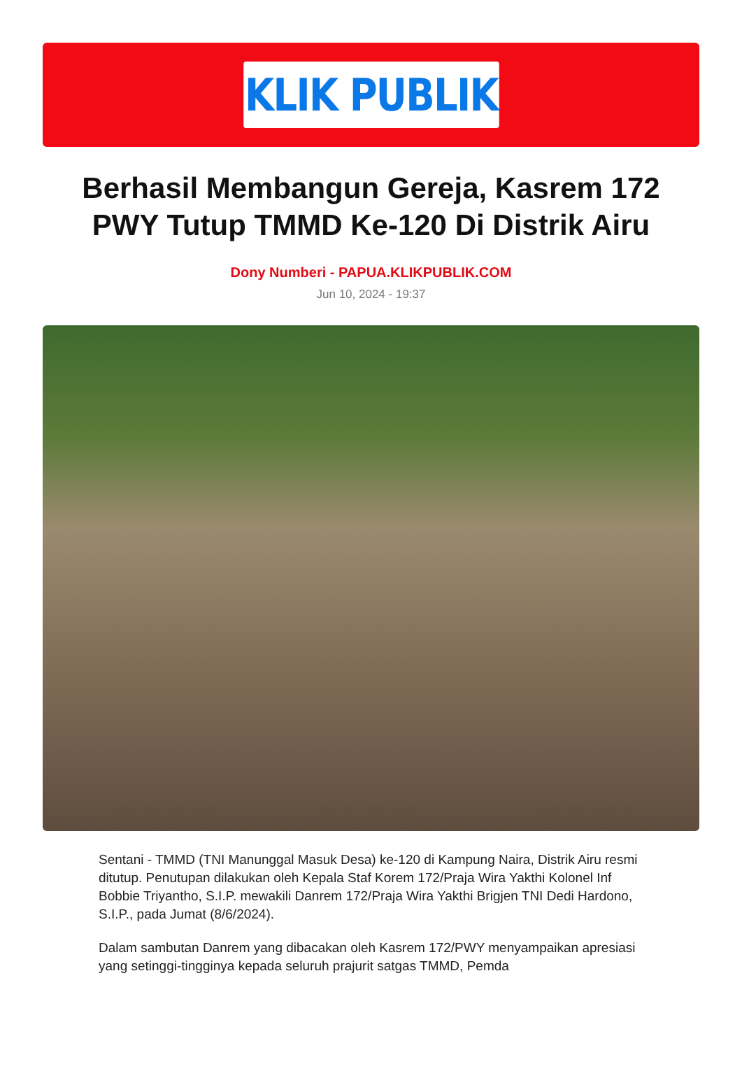KLIK PUBLIK
Berhasil Membangun Gereja, Kasrem 172 PWY Tutup TMMD Ke-120 Di Distrik Airu
Dony Numberi - PAPUA.KLIKPUBLIK.COM
Jun 10, 2024 - 19:37
Sentani - TMMD (TNI Manunggal Masuk Desa) ke-120 di Kampung Naira, Distrik Airu resmi ditutup. Penutupan dilakukan oleh Kepala Staf Korem 172/Praja Wira Yakthi Kolonel Inf Bobbie Triyantho, S.I.P. mewakili Danrem 172/Praja Wira Yakthi Brigjen TNI Dedi Hardono, S.I.P., pada Jumat (8/6/2024).
Dalam sambutan Danrem yang dibacakan oleh Kasrem 172/PWY menyampaikan apresiasi yang setinggi-tingginya kepada seluruh prajurit satgas TMMD, Pemda